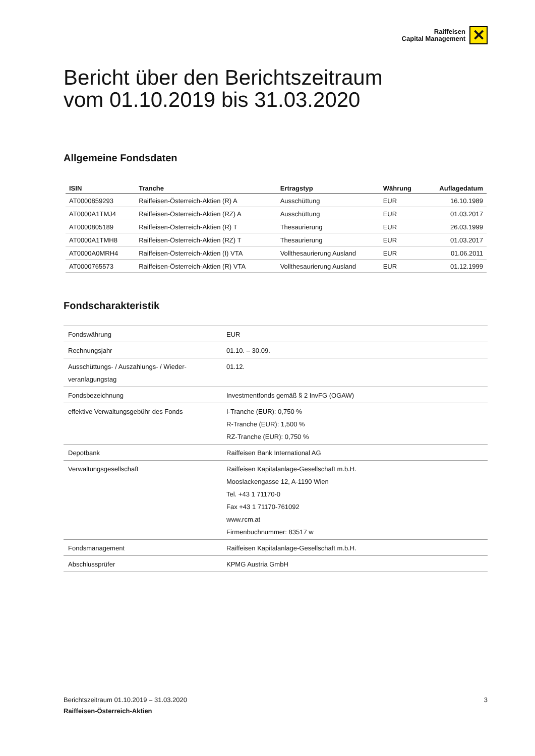Raiffeisen
Capital Management
✕
Bericht über den Berichtszeitraum
vom 01.10.2019 bis 31.03.2020
Allgemeine Fondsdaten
| ISIN | Tranche | Ertragstyp | Währung | Auflagedatum |
| --- | --- | --- | --- | --- |
| AT0000859293 | Raiffeisen-Österreich-Aktien (R) A | Ausschüttung | EUR | 16.10.1989 |
| AT0000A1TMJ4 | Raiffeisen-Österreich-Aktien (RZ) A | Ausschüttung | EUR | 01.03.2017 |
| AT0000805189 | Raiffeisen-Österreich-Aktien (R) T | Thesaurierung | EUR | 26.03.1999 |
| AT0000A1TMH8 | Raiffeisen-Österreich-Aktien (RZ) T | Thesaurierung | EUR | 01.03.2017 |
| AT0000A0MRH4 | Raiffeisen-Österreich-Aktien (I) VTA | Vollthesaurierung Ausland | EUR | 01.06.2011 |
| AT0000765573 | Raiffeisen-Österreich-Aktien (R) VTA | Vollthesaurierung Ausland | EUR | 01.12.1999 |
Fondscharakteristik
| Fondswährung | EUR |
| Rechnungsjahr | 01.10. – 30.09. |
| Ausschüttungs- / Auszahlungs- / Wieder- veranlagungstag | 01.12. |
| Fondsbezeichnung | Investmentfonds gemäß § 2 InvFG (OGAW) |
| effektive Verwaltungsgebühr des Fonds | I-Tranche (EUR): 0,750 % R-Tranche (EUR): 1,500 % RZ-Tranche (EUR): 0,750 % |
| Depotbank | Raiffeisen Bank International AG |
| Verwaltungsgesellschaft | Raiffeisen Kapitalanlage-Gesellschaft m.b.H. Mooslackengasse 12, A-1190 Wien Tel. +43 1 71170-0 Fax +43 1 71170-761092 www.rcm.at Firmenbuchnummer: 83517 w |
| Fondsmanagement | Raiffeisen Kapitalanlage-Gesellschaft m.b.H. |
| Abschlussprüfer | KPMG Austria GmbH |
Berichtszeitraum 01.10.2019 – 31.03.2020
3
Raiffeisen-Österreich-Aktien